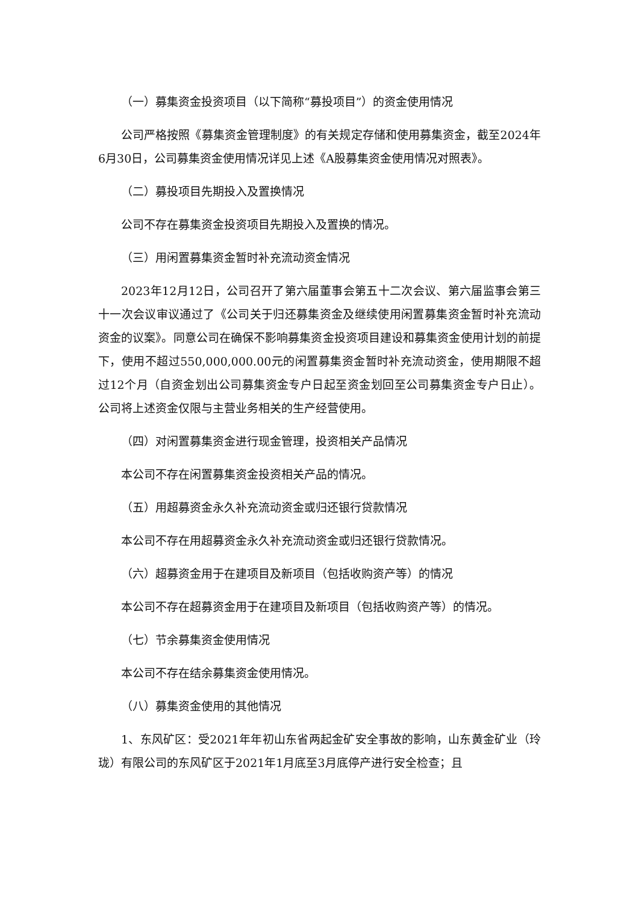（一）募集资金投资项目（以下简称“募投项目”）的资金使用情况
公司严格按照《募集资金管理制度》的有关规定存储和使用募集资金，截至2024年6月30日，公司募集资金使用情况详见上述《A股募集资金使用情况对照表》。
（二）募投项目先期投入及置换情况
公司不存在募集资金投资项目先期投入及置换的情况。
（三）用闲置募集资金暂时补充流动资金情况
2023年12月12日，公司召开了第六届董事会第五十二次会议、第六届监事会第三十一次会议审议通过了《公司关于归还募集资金及继续使用闲置募集资金暂时补充流动资金的议案》。同意公司在确保不影响募集资金投资项目建设和募集资金使用计划的前提下，使用不超过550,000,000.00元的闲置募集资金暂时补充流动资金，使用期限不超过12个月（自资金划出公司募集资金专户日起至资金划回至公司募集资金专户日止）。公司将上述资金仅限与主营业务相关的生产经营使用。
（四）对闲置募集资金进行现金管理，投资相关产品情况
本公司不存在闲置募集资金投资相关产品的情况。
（五）用超募资金永久补充流动资金或归还银行贷款情况
本公司不存在用超募资金永久补充流动资金或归还银行贷款情况。
（六）超募资金用于在建项目及新项目（包括收购资产等）的情况
本公司不存在超募资金用于在建项目及新项目（包括收购资产等）的情况。
（七）节余募集资金使用情况
本公司不存在结余募集资金使用情况。
（八）募集资金使用的其他情况
1、东风矿区：受2021年年初山东省两起金矿安全事故的影响，山东黄金矿业（玲珑）有限公司的东风矿区于2021年1月底至3月底停产进行安全检查；且